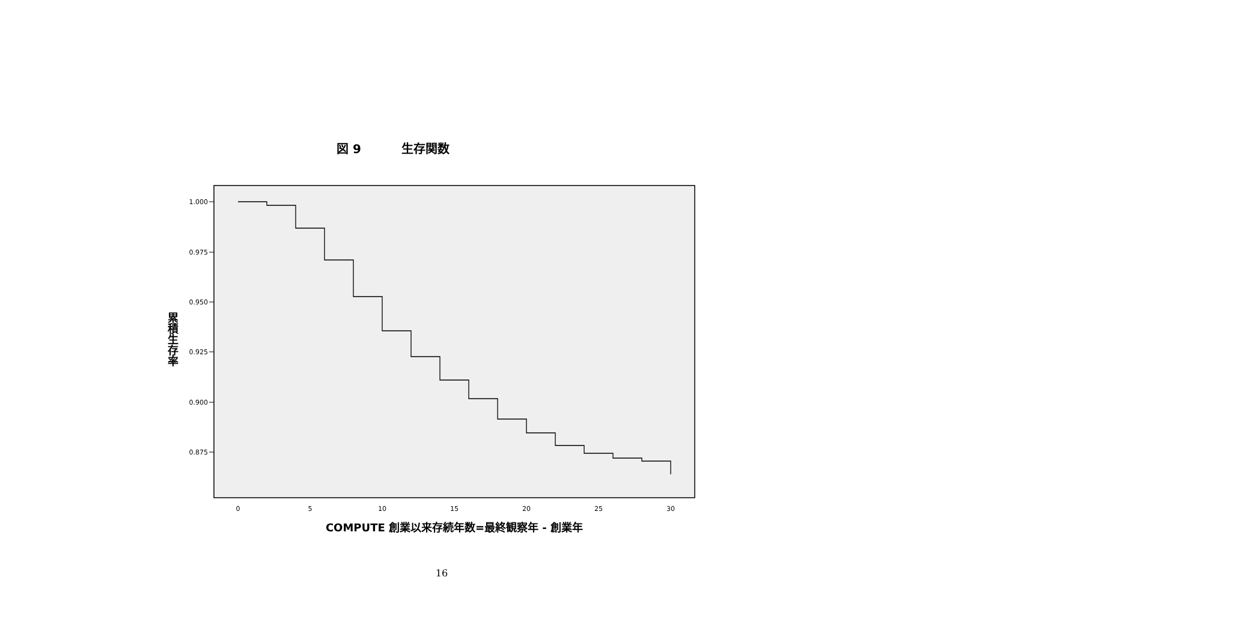図 9 生存関数
1.000
0.975
0.950
0.925
0.900
0.875
0
5
10
15
20
25
30
累積生存率
COMPUTE 創業以来存続年数=最終観察年 - 創業年
16